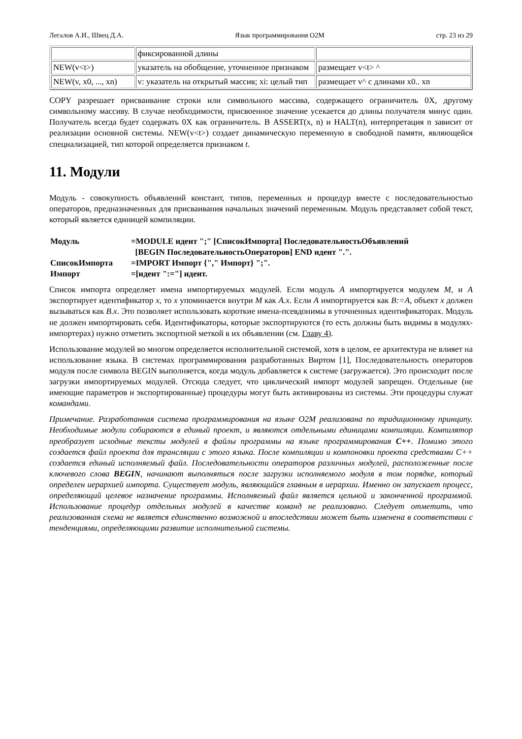Легалов А.И., Швец Д.А. Язык программирования O2M стр. 23 из 29
| | фиксированной длины | |
| NEW(v<t>) | указатель на обобщение, уточненное признаком | размещает v<t> ^ |
| NEW(v, x0, ..., xn) | v: указатель на открытый массив; xi: целый тип | размещает v^ с длинами x0.. xn |
COPY разрешает присваивание строки или символьного массива, содержащего ограничитель 0X, другому символьному массиву. В случае необходимости, присвоенное значение усекается до длины получателя минус один. Получатель всегда будет содержать 0X как ограничитель. В ASSERT(x, n) и HALT(n), интерпретация n зависит от реализации основной системы. NEW(v<t>) создает динамическую переменную в свободной памяти, являющейся специализацией, тип которой определяется признаком t.
11. Модули
Модуль - совокупность объявлений констант, типов, переменных и процедур вместе с последовательностью операторов, предназначенных для присваивания начальных значений переменным. Модуль представляет собой текст, который является единицей компиляции.
| Модуль | =MODULE идент ";" [СписокИмпорта] ПоследовательностьОбъявлений [BEGIN ПоследовательностьОператоров] END идент ".". |
| СписокИмпорта | =IMPORT Импорт {"," Импорт} ";". |
| Импорт | =[идент ":="] идент. |
Список импорта определяет имена импортируемых модулей. Если модуль A импортируется модулем M, и A экспортирует идентификатор x, то x упоминается внутри M как A.x. Если A импортируется как B:=A, объект x должен вызываться как B.x. Это позволяет использовать короткие имена-псевдонимы в уточненных идентификаторах. Модуль не должен импортировать себя. Идентификаторы, которые экспортируются (то есть должны быть видимы в модулях-импортерах) нужно отметить экспортной меткой в их объявлении (см. Главу 4).
Использование модулей во многом определяется исполнительной системой, хотя в целом, ее архитектура не влияет на использование языка. В системах программирования разработанных Виртом [1], Последовательность операторов модуля после символа BEGIN выполняется, когда модуль добавляется к системе (загружается). Это происходит после загрузки импортируемых модулей. Отсюда следует, что циклический импорт модулей запрещен. Отдельные (не имеющие параметров и экспортированные) процедуры могут быть активированы из системы. Эти процедуры служат командами.
Примечание. Разработанная система программирования на языке O2M реализована по традиционному принципу. Необходимые модули собираются в единый проект, и являются отдельными единицами компиляции. Компилятор преобразует исходные тексты модулей в файлы программы на языке программирования C++. Помимо этого создается файл проекта для трансляции с этого языка. После компиляции и компоновки проекта средствами C++ создается единый исполняемый файл. Последовательности операторов различных модулей, расположенные после ключевого слова BEGIN, начинают выполняться после загрузки исполняемого модуля в том порядке, который определен иерархией импорта. Существует модуль, являющийся главным в иерархии. Именно он запускает процесс, определяющий целевое назначение программы. Исполняемый файл является цельной и законченной программой. Использование процедур отдельных модулей в качестве команд не реализовано. Следует отметить, что реализованная схема не является единственно возможной и впоследствии может быть изменена в соответствии с тенденциями, определяющими развитие исполнительной системы.